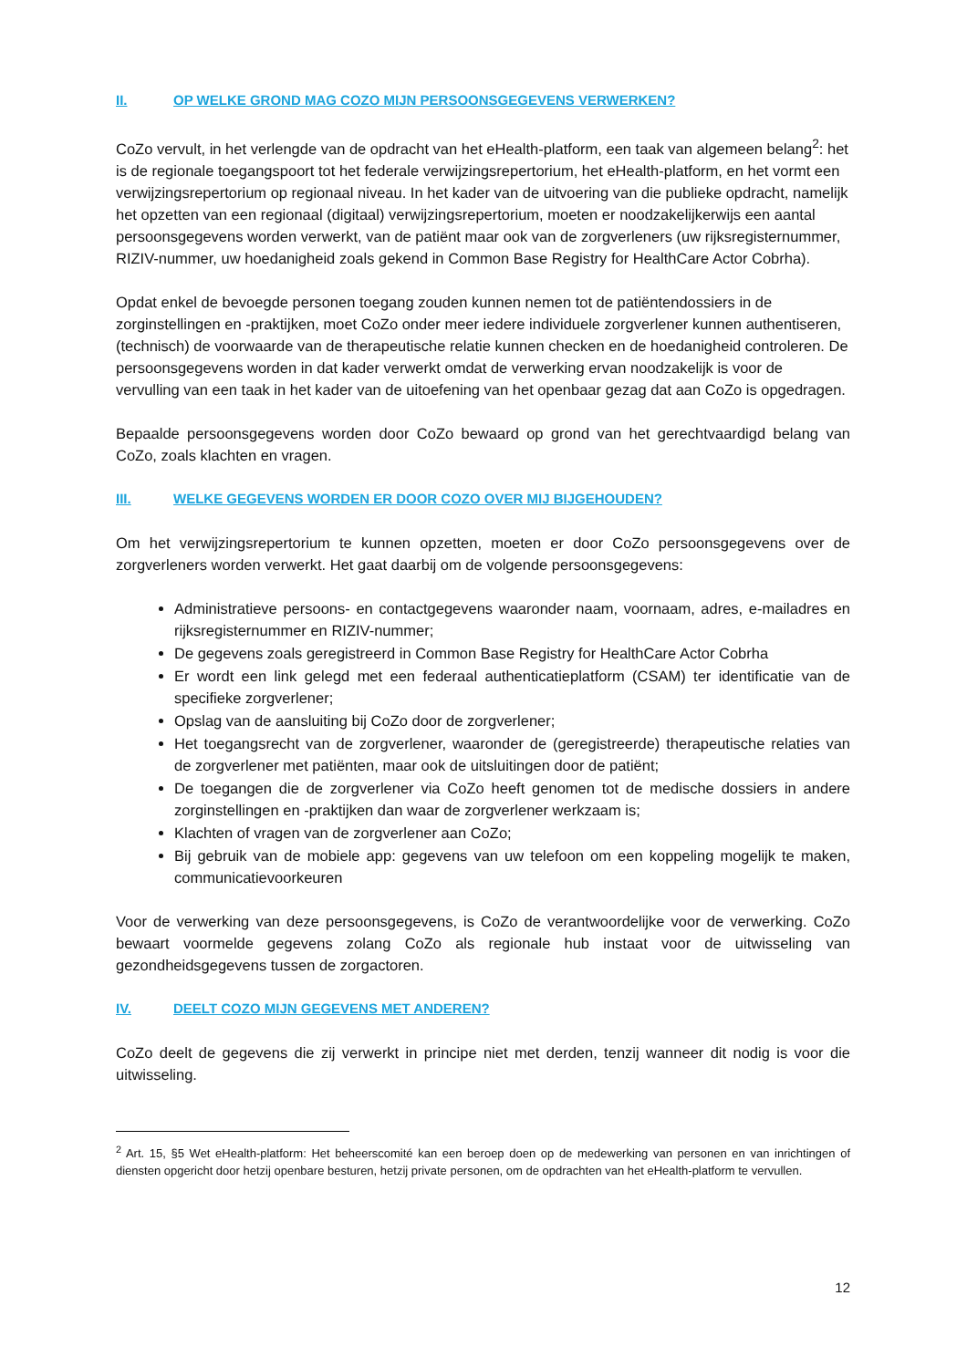II. OP WELKE GROND MAG COZO MIJN PERSOONSGEGEVENS VERWERKEN?
CoZo vervult, in het verlengde van de opdracht van het eHealth-platform, een taak van algemeen belang<sup>2</sup>: het is de regionale toegangspoort tot het federale verwijzingsrepertorium, het eHealth-platform, en het vormt een verwijzingsrepertorium op regionaal niveau. In het kader van de uitvoering van die publieke opdracht, namelijk het opzetten van een regionaal (digitaal) verwijzingsrepertorium, moeten er noodzakelijkerwijs een aantal persoonsgegevens worden verwerkt, van de patiënt maar ook van de zorgverleners (uw rijksregisternummer, RIZIV-nummer, uw hoedanigheid zoals gekend in Common Base Registry for HealthCare Actor Cobrha).
Opdat enkel de bevoegde personen toegang zouden kunnen nemen tot de patiëntendossiers in de zorginstellingen en -praktijken, moet CoZo onder meer iedere individuele zorgverlener kunnen authentiseren, (technisch) de voorwaarde van de therapeutische relatie kunnen checken en de hoedanigheid controleren. De persoonsgegevens worden in dat kader verwerkt omdat de verwerking ervan noodzakelijk is voor de vervulling van een taak in het kader van de uitoefening van het openbaar gezag dat aan CoZo is opgedragen.
Bepaalde persoonsgegevens worden door CoZo bewaard op grond van het gerechtvaardigd belang van CoZo, zoals klachten en vragen.
III. WELKE GEGEVENS WORDEN ER DOOR COZO OVER MIJ BIJGEHOUDEN?
Om het verwijzingsrepertorium te kunnen opzetten, moeten er door CoZo persoonsgegevens over de zorgverleners worden verwerkt. Het gaat daarbij om de volgende persoonsgegevens:
Administratieve persoons- en contactgegevens waaronder naam, voornaam, adres, e-mailadres en rijksregisternummer en RIZIV-nummer;
De gegevens zoals geregistreerd in Common Base Registry for HealthCare Actor Cobrha
Er wordt een link gelegd met een federaal authenticatieplatform (CSAM) ter identificatie van de specifieke zorgverlener;
Opslag van de aansluiting bij CoZo door de zorgverlener;
Het toegangsrecht van de zorgverlener, waaronder de (geregistreerde) therapeutische relaties van de zorgverlener met patiënten, maar ook de uitsluitingen door de patiënt;
De toegangen die de zorgverlener via CoZo heeft genomen tot de medische dossiers in andere zorginstellingen en -praktijken dan waar de zorgverlener werkzaam is;
Klachten of vragen van de zorgverlener aan CoZo;
Bij gebruik van de mobiele app: gegevens van uw telefoon om een koppeling mogelijk te maken, communicatievoorkeuren
Voor de verwerking van deze persoonsgegevens, is CoZo de verantwoordelijke voor de verwerking. CoZo bewaart voormelde gegevens zolang CoZo als regionale hub instaat voor de uitwisseling van gezondheidsgegevens tussen de zorgactoren.
IV. DEELT COZO MIJN GEGEVENS MET ANDEREN?
CoZo deelt de gegevens die zij verwerkt in principe niet met derden, tenzij wanneer dit nodig is voor die uitwisseling.
<sup>2</sup> Art. 15, §5 Wet eHealth-platform: Het beheerscomité kan een beroep doen op de medewerking van personen en van inrichtingen of diensten opgericht door hetzij openbare besturen, hetzij private personen, om de opdrachten van het eHealth-platform te vervullen.
12